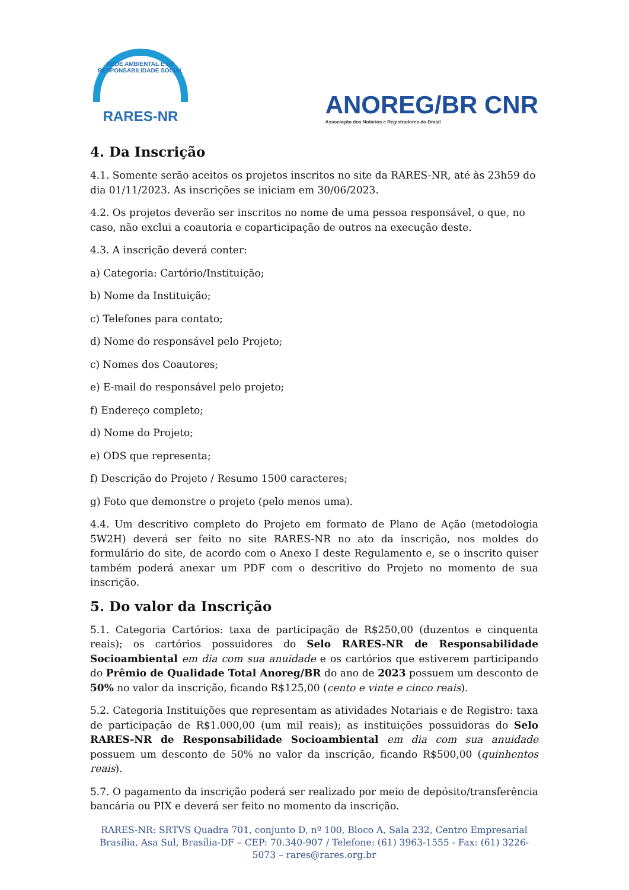REDE AMBIENTAL E DE RESPONSABILIDADE SOCIAL
RARES-NR
ANOREG/BR CNR
Associação dos Notários e Registradores do Brasil
4. Da Inscrição
4.1. Somente serão aceitos os projetos inscritos no site da RARES-NR, até às 23h59 do dia 01/11/2023. As inscrições se iniciam em 30/06/2023.
4.2. Os projetos deverão ser inscritos no nome de uma pessoa responsável, o que, no caso, não exclui a coautoria e coparticipação de outros na execução deste.
4.3. A inscrição deverá conter:
a) Categoria: Cartório/Instituição;
b) Nome da Instituição;
c) Telefones para contato;
d) Nome do responsável pelo Projeto;
c) Nomes dos Coautores;
e) E-mail do responsável pelo projeto;
f) Endereço completo;
d) Nome do Projeto;
e) ODS que representa;
f) Descrição do Projeto / Resumo 1500 caracteres;
g) Foto que demonstre o projeto (pelo menos uma).
4.4. Um descritivo completo do Projeto em formato de Plano de Ação (metodologia 5W2H) deverá ser feito no site RARES-NR no ato da inscrição, nos moldes do formulário do site, de acordo com o Anexo I deste Regulamento e, se o inscrito quiser também poderá anexar um PDF com o descritivo do Projeto no momento de sua inscrição.
5. Do valor da Inscrição
5.1. Categoria Cartórios: taxa de participação de R$250,00 (duzentos e cinquenta reais); os cartórios possuidores do Selo RARES-NR de Responsabilidade Socioambiental em dia com sua anuidade e os cartórios que estiverem participando do Prêmio de Qualidade Total Anoreg/BR do ano de 2023 possuem um desconto de 50% no valor da inscrição, ficando R$125,00 (cento e vinte e cinco reais).
5.2. Categoria Instituições que representam as atividades Notariais e de Registro: taxa de participação de R$1.000,00 (um mil reais); as instituições possuidoras do Selo RARES-NR de Responsabilidade Socioambiental em dia com sua anuidade possuem um desconto de 50% no valor da inscrição, ficando R$500,00 (quinhentos reais).
5.7. O pagamento da inscrição poderá ser realizado por meio de depósito/transferência bancária ou PIX e deverá ser feito no momento da inscrição.
RARES-NR: SRTVS Quadra 701, conjunto D, nº 100, Bloco A, Sala 232, Centro Empresarial Brasília, Asa Sul, Brasília-DF – CEP: 70.340-907 / Telefone: (61) 3963-1555 - Fax: (61) 3226-5073 – rares@rares.org.br